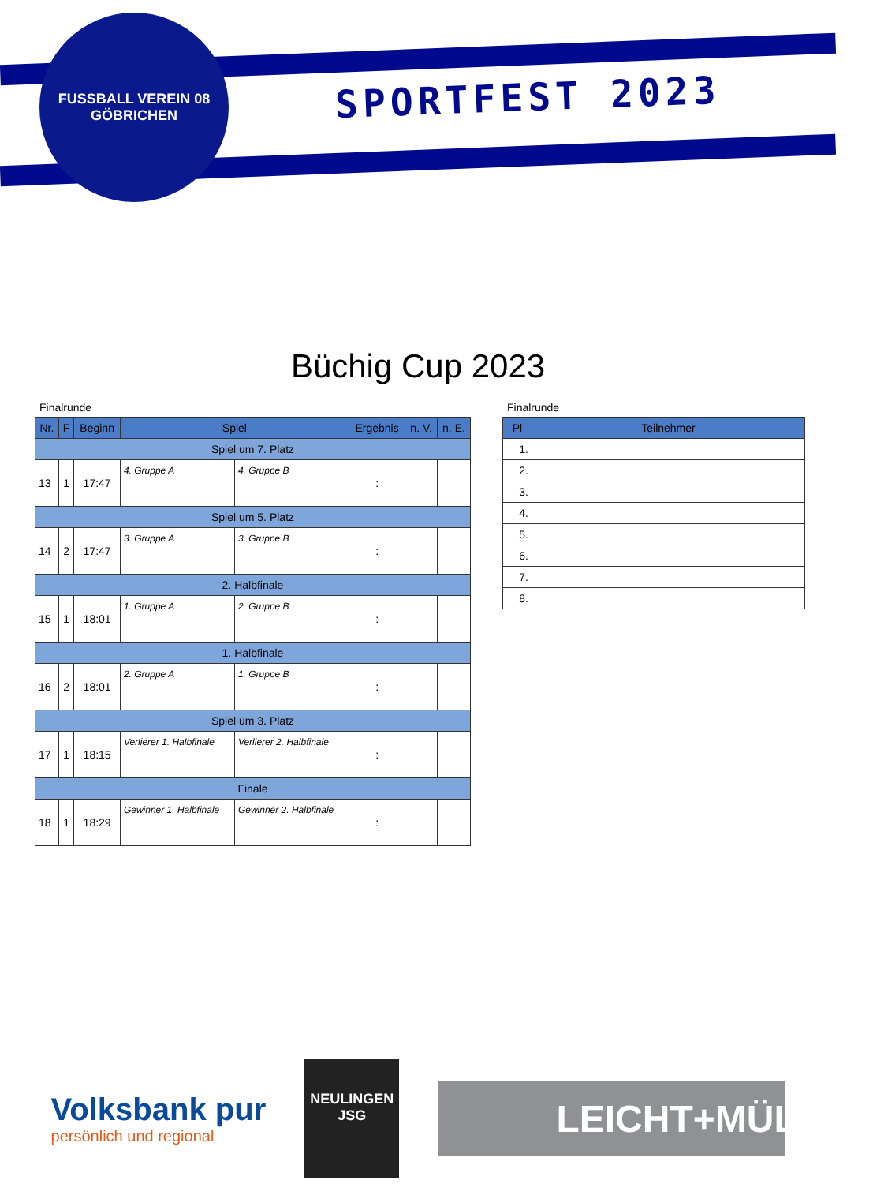FUSSBALL VEREIN 08
GÖBRICHEN
SPORTFEST 2023
Büchig Cup 2023
Finalrunde
| Nr. | F | Beginn | Spiel | | Ergebnis | n. V. | n. E. |
| --- | --- | --- | --- | --- | --- | --- | --- |
| Spiel um 7. Platz | | | | | | | |
| 13 | 1 | 17:47 | 4. Gruppe A | 4. Gruppe B | : | | |
| Spiel um 5. Platz | | | | | | | |
| 14 | 2 | 17:47 | 3. Gruppe A | 3. Gruppe B | : | | |
| 2. Halbfinale | | | | | | | |
| 15 | 1 | 18:01 | 1. Gruppe A | 2. Gruppe B | : | | |
| 1. Halbfinale | | | | | | | |
| 16 | 2 | 18:01 | 2. Gruppe A | 1. Gruppe B | : | | |
| Spiel um 3. Platz | | | | | | | |
| 17 | 1 | 18:15 | Verlierer 1. Halbfinale | Verlierer 2. Halbfinale | : | | |
| Finale | | | | | | | |
| 18 | 1 | 18:29 | Gewinner 1. Halbfinale | Gewinner 2. Halbfinale | : | | |
Finalrunde
| Pl | Teilnehmer |
| --- | --- |
| 1. | |
| 2. | |
| 3. | |
| 4. | |
| 5. | |
| 6. | |
| 7. | |
| 8. | |
Volksbank pur
persönlich und regional
NEULINGEN
JSG
LEICHT+MÜLLER